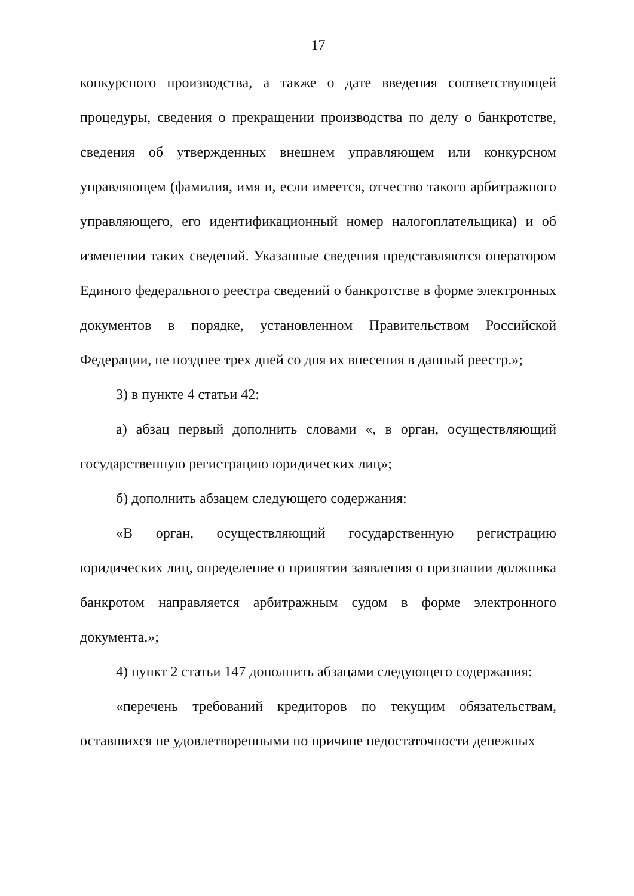17
конкурсного производства, а также о дате введения соответствующей процедуры, сведения о прекращении производства по делу о банкротстве, сведения об утвержденных внешнем управляющем или конкурсном управляющем (фамилия, имя и, если имеется, отчество такого арбитражного управляющего, его идентификационный номер налогоплательщика) и об изменении таких сведений. Указанные сведения представляются оператором Единого федерального реестра сведений о банкротстве в форме электронных документов в порядке, установленном Правительством Российской Федерации, не позднее трех дней со дня их внесения в данный реестр.»;
3) в пункте 4 статьи 42:
а) абзац первый дополнить словами «, в орган, осуществляющий государственную регистрацию юридических лиц»;
б) дополнить абзацем следующего содержания:
«В орган, осуществляющий государственную регистрацию юридических лиц, определение о принятии заявления о признании должника банкротом направляется арбитражным судом в форме электронного документа.»;
4) пункт 2 статьи 147 дополнить абзацами следующего содержания:
«перечень требований кредиторов по текущим обязательствам, оставшихся не удовлетворенными по причине недостаточности денежных